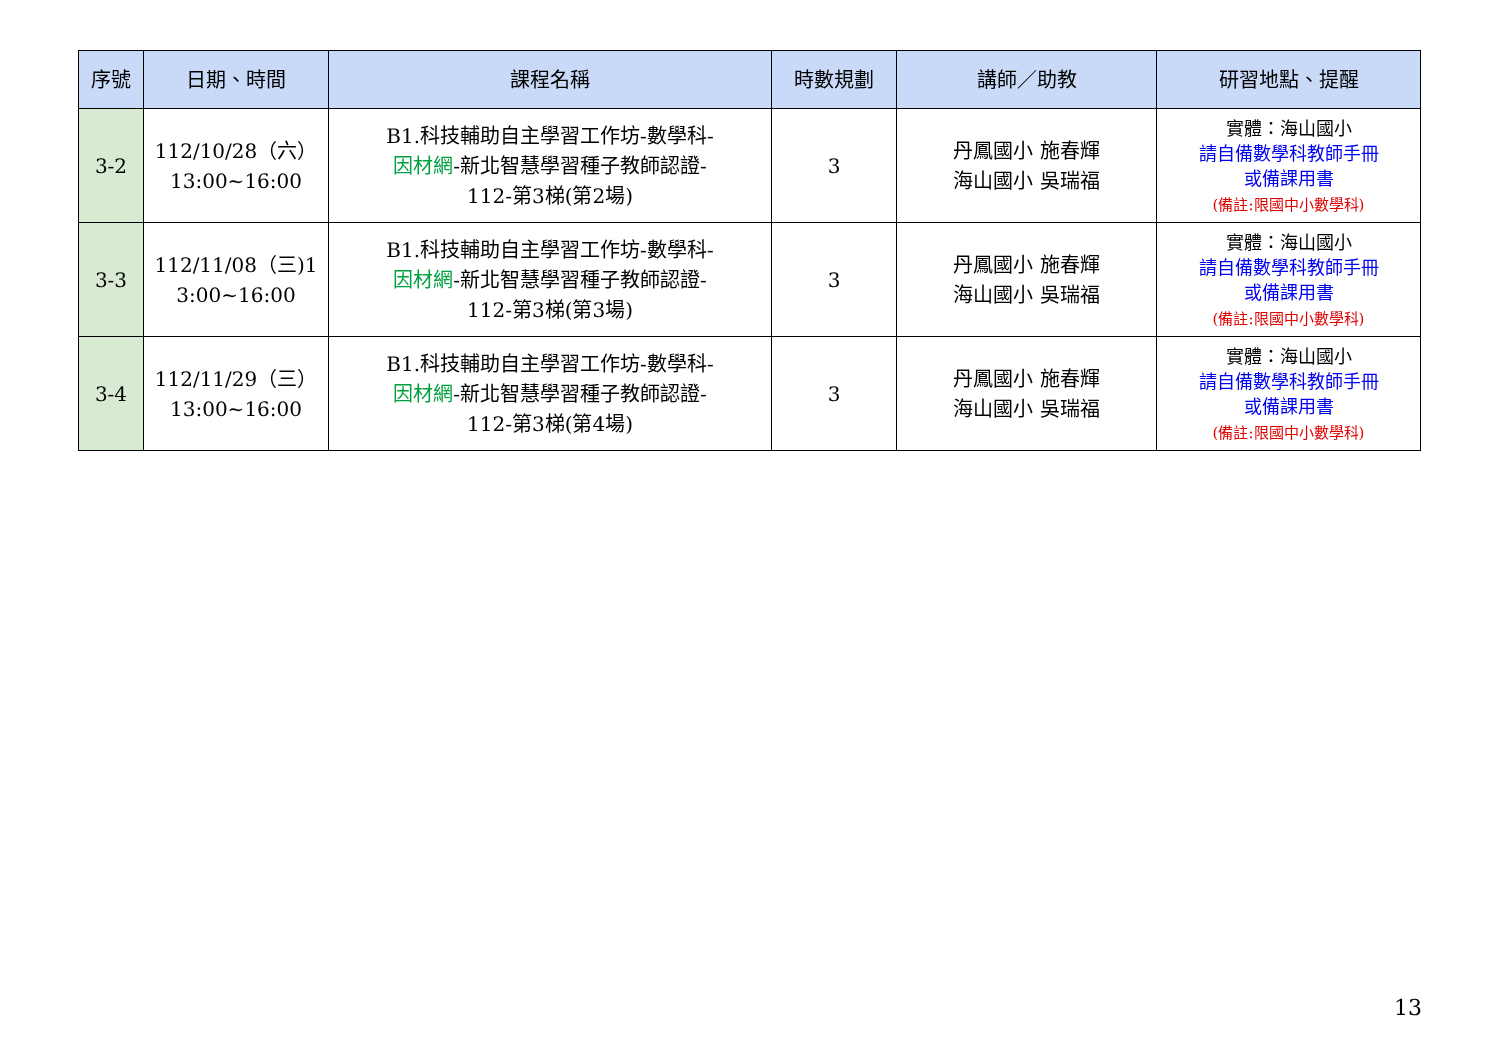| 序號 | 日期、時間 | 課程名稱 | 時數規劃 | 講師／助教 | 研習地點、提醒 |
| --- | --- | --- | --- | --- | --- |
| 3-2 | 112/10/28（六） 13:00~16:00 | B1.科技輔助自主學習工作坊-數學科- 因材網 -新北智慧學習種子教師認證- 112-第3梯(第2場) | 3 | 丹鳳國小 施春輝 海山國小 吳瑞福 | 實體：海山國小 請自備數學科教師手冊 或備課用書 (備註:限國中小數學科) |
| 3-3 | 112/11/08（三)1 3:00~16:00 | B1.科技輔助自主學習工作坊-數學科- 因材網 -新北智慧學習種子教師認證- 112-第3梯(第3場) | 3 | 丹鳳國小 施春輝 海山國小 吳瑞福 | 實體：海山國小 請自備數學科教師手冊 或備課用書 (備註:限國中小數學科) |
| 3-4 | 112/11/29（三） 13:00~16:00 | B1.科技輔助自主學習工作坊-數學科- 因材網 -新北智慧學習種子教師認證- 112-第3梯(第4場) | 3 | 丹鳳國小 施春輝 海山國小 吳瑞福 | 實體：海山國小 請自備數學科教師手冊 或備課用書 (備註:限國中小數學科) |
13